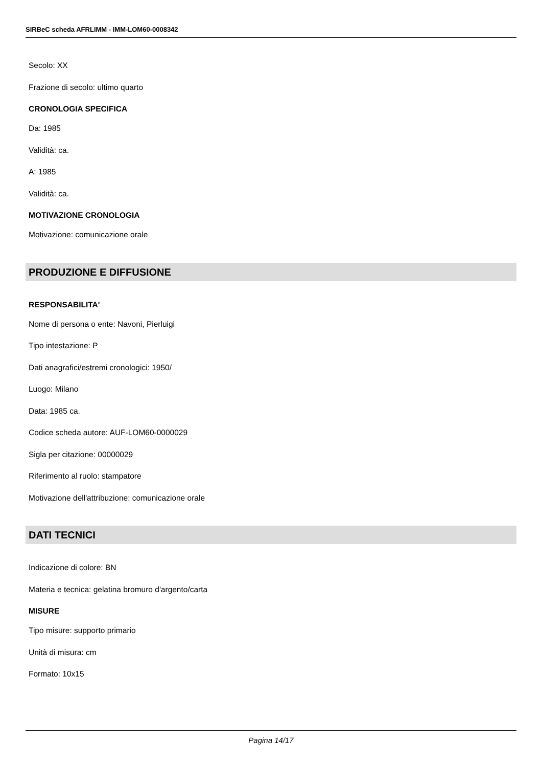SIRBeC scheda AFRLIMM - IMM-LOM60-0008342
Secolo: XX
Frazione di secolo: ultimo quarto
CRONOLOGIA SPECIFICA
Da: 1985
Validità: ca.
A: 1985
Validità: ca.
MOTIVAZIONE CRONOLOGIA
Motivazione: comunicazione orale
PRODUZIONE E DIFFUSIONE
RESPONSABILITA'
Nome di persona o ente: Navoni, Pierluigi
Tipo intestazione: P
Dati anagrafici/estremi cronologici: 1950/
Luogo: Milano
Data: 1985 ca.
Codice scheda autore: AUF-LOM60-0000029
Sigla per citazione: 00000029
Riferimento al ruolo: stampatore
Motivazione dell'attribuzione: comunicazione orale
DATI TECNICI
Indicazione di colore: BN
Materia e tecnica: gelatina bromuro d'argento/carta
MISURE
Tipo misure: supporto primario
Unità di misura: cm
Formato: 10x15
Pagina 14/17